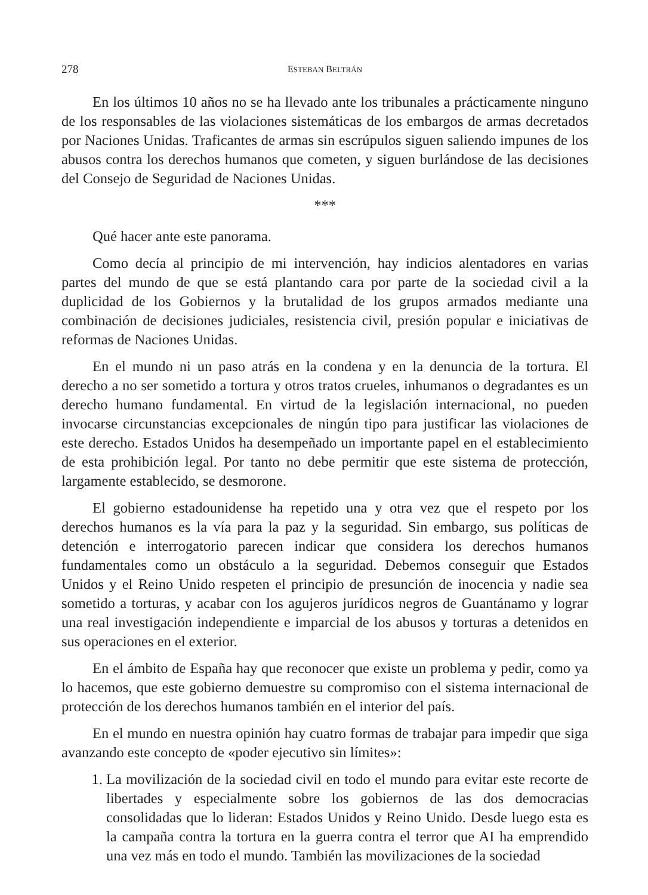278 ESTEBAN BELTRÁN
En los últimos 10 años no se ha llevado ante los tribunales a prácticamente ninguno de los responsables de las violaciones sistemáticas de los embargos de armas decretados por Naciones Unidas. Traficantes de armas sin escrúpulos siguen saliendo impunes de los abusos contra los derechos humanos que cometen, y siguen burlándose de las decisiones del Consejo de Seguridad de Naciones Unidas.
***
Qué hacer ante este panorama.
Como decía al principio de mi intervención, hay indicios alentadores en varias partes del mundo de que se está plantando cara por parte de la sociedad civil a la duplicidad de los Gobiernos y la brutalidad de los grupos armados mediante una combinación de decisiones judiciales, resistencia civil, presión popular e iniciativas de reformas de Naciones Unidas.
En el mundo ni un paso atrás en la condena y en la denuncia de la tortura. El derecho a no ser sometido a tortura y otros tratos crueles, inhumanos o degradantes es un derecho humano fundamental. En virtud de la legislación internacional, no pueden invocarse circunstancias excepcionales de ningún tipo para justificar las violaciones de este derecho. Estados Unidos ha desempeñado un importante papel en el establecimiento de esta prohibición legal. Por tanto no debe permitir que este sistema de protección, largamente establecido, se desmorone.
El gobierno estadounidense ha repetido una y otra vez que el respeto por los derechos humanos es la vía para la paz y la seguridad. Sin embargo, sus políticas de detención e interrogatorio parecen indicar que considera los derechos humanos fundamentales como un obstáculo a la seguridad. Debemos conseguir que Estados Unidos y el Reino Unido respeten el principio de presunción de inocencia y nadie sea sometido a torturas, y acabar con los agujeros jurídicos negros de Guantánamo y lograr una real investigación independiente e imparcial de los abusos y torturas a detenidos en sus operaciones en el exterior.
En el ámbito de España hay que reconocer que existe un problema y pedir, como ya lo hacemos, que este gobierno demuestre su compromiso con el sistema internacional de protección de los derechos humanos también en el interior del país.
En el mundo en nuestra opinión hay cuatro formas de trabajar para impedir que siga avanzando este concepto de «poder ejecutivo sin límites»:
1. La movilización de la sociedad civil en todo el mundo para evitar este recorte de libertades y especialmente sobre los gobiernos de las dos democracias consolidadas que lo lideran: Estados Unidos y Reino Unido. Desde luego esta es la campaña contra la tortura en la guerra contra el terror que AI ha emprendido una vez más en todo el mundo. También las movilizaciones de la sociedad